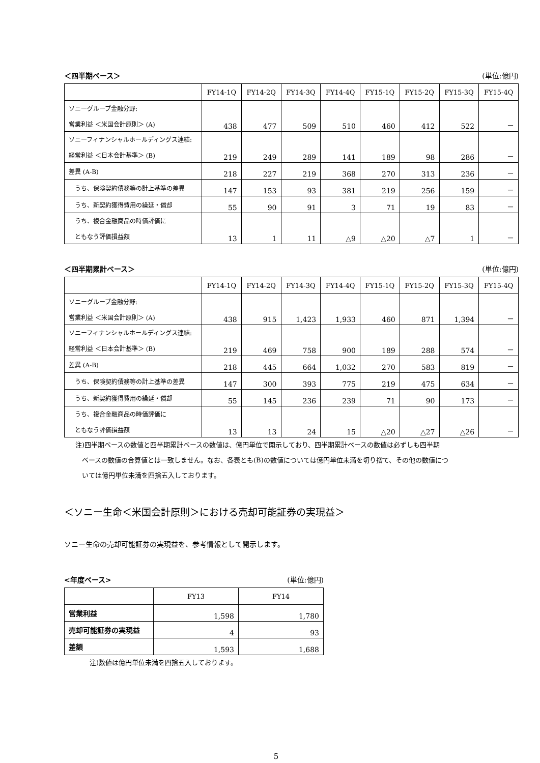＜四半期ベース＞ (単位:億円)
| | FY14-1Q | FY14-2Q | FY14-3Q | FY14-4Q | FY15-1Q | FY15-2Q | FY15-3Q | FY15-4Q |
| --- | --- | --- | --- | --- | --- | --- | --- | --- |
| ソニーグループ金融分野: 営業利益 ＜米国会計原則＞ (A) | 438 | 477 | 509 | 510 | 460 | 412 | 522 | － |
| ソニーフィナンシャルホールディングス連結: 経常利益 ＜日本会計基準＞ (B) | 219 | 249 | 289 | 141 | 189 | 98 | 286 | － |
| 差異 (A-B) | 218 | 227 | 219 | 368 | 270 | 313 | 236 | － |
| うち、保険契約債務等の計上基準の差異 | 147 | 153 | 93 | 381 | 219 | 256 | 159 | － |
| うち、新契約獲得費用の繰延・償却 | 55 | 90 | 91 | 3 | 71 | 19 | 83 | － |
| うち、複合金融商品の時価評価に ともなう評価損益額 | 13 | 1 | 11 | △9 | △20 | △7 | 1 | － |
＜四半期累計ベース＞ (単位:億円)
| | FY14-1Q | FY14-2Q | FY14-3Q | FY14-4Q | FY15-1Q | FY15-2Q | FY15-3Q | FY15-4Q |
| --- | --- | --- | --- | --- | --- | --- | --- | --- |
| ソニーグループ金融分野: 営業利益 ＜米国会計原則＞ (A) | 438 | 915 | 1,423 | 1,933 | 460 | 871 | 1,394 | － |
| ソニーフィナンシャルホールディングス連結: 経常利益 ＜日本会計基準＞ (B) | 219 | 469 | 758 | 900 | 189 | 288 | 574 | － |
| 差異 (A-B) | 218 | 445 | 664 | 1,032 | 270 | 583 | 819 | － |
| うち、保険契約債務等の計上基準の差異 | 147 | 300 | 393 | 775 | 219 | 475 | 634 | － |
| うち、新契約獲得費用の繰延・償却 | 55 | 145 | 236 | 239 | 71 | 90 | 173 | － |
| うち、複合金融商品の時価評価に ともなう評価損益額 | 13 | 13 | 24 | 15 | △20 | △27 | △26 | － |
注)四半期ベースの数値と四半期累計ベースの数値は、億円単位で開示しており、四半期累計ベースの数値は必ずしも四半期
　ベースの数値の合算値とは一致しません。なお、各表とも(B)の数値については億円単位未満を切り捨て、その他の数値につ
　いては億円単位未満を四捨五入しております。
＜ソニー生命＜米国会計原則＞における売却可能証券の実現益＞
ソニー生命の売却可能証券の実現益を、参考情報として開示します。
<年度ベース> (単位:億円)
| | FY13 | FY14 |
| --- | --- | --- |
| 営業利益 | 1,598 | 1,780 |
| 売却可能証券の実現益 | 4 | 93 |
| 差額 | 1,593 | 1,688 |
注)数値は億円単位未満を四捨五入しております。
5